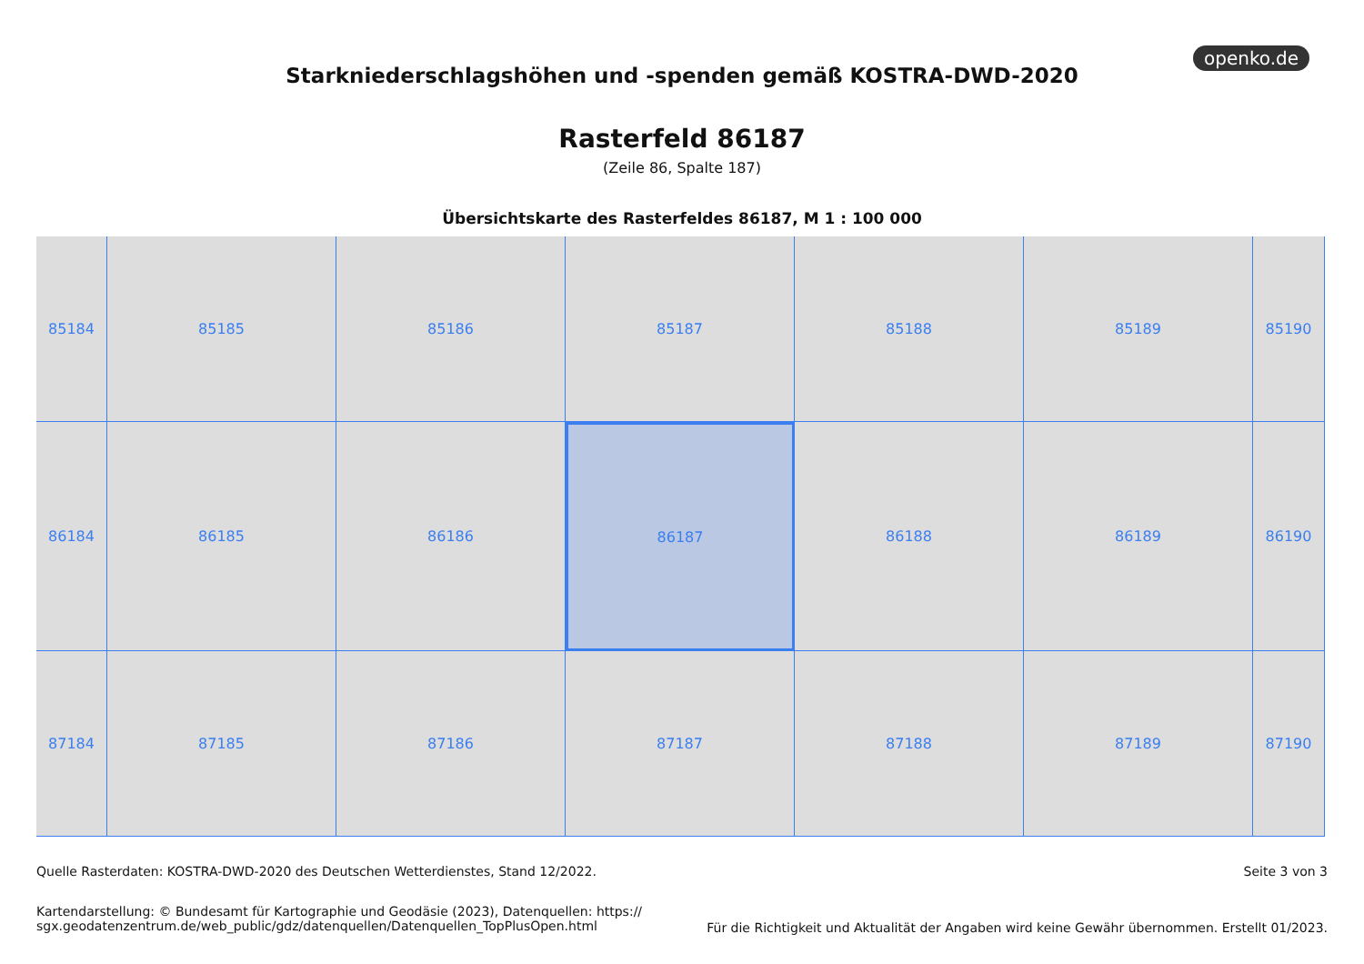openko.de
Starkniederschlagshöhen und -spenden gemäß KOSTRA-DWD-2020
Rasterfeld 86187
(Zeile 86, Spalte 187)
Übersichtskarte des Rasterfeldes 86187, M 1 : 100 000
85184
85185
85186
85187
85188
85189
85190
86184
86185
86186
86187
86188
86189
86190
87184
87185
87186
87187
87188
87189
87190
Seite 3 von 3
Quelle Rasterdaten: KOSTRA-DWD-2020 des Deutschen Wetterdienstes, Stand 12/2022.
Kartendarstellung: © Bundesamt für Kartographie und Geodäsie (2023), Datenquellen: https://
sgx.geodatenzentrum.de/web_public/gdz/datenquellen/Datenquellen_TopPlusOpen.html
Für die Richtigkeit und Aktualität der Angaben wird keine Gewähr übernommen. Erstellt 01/2023.